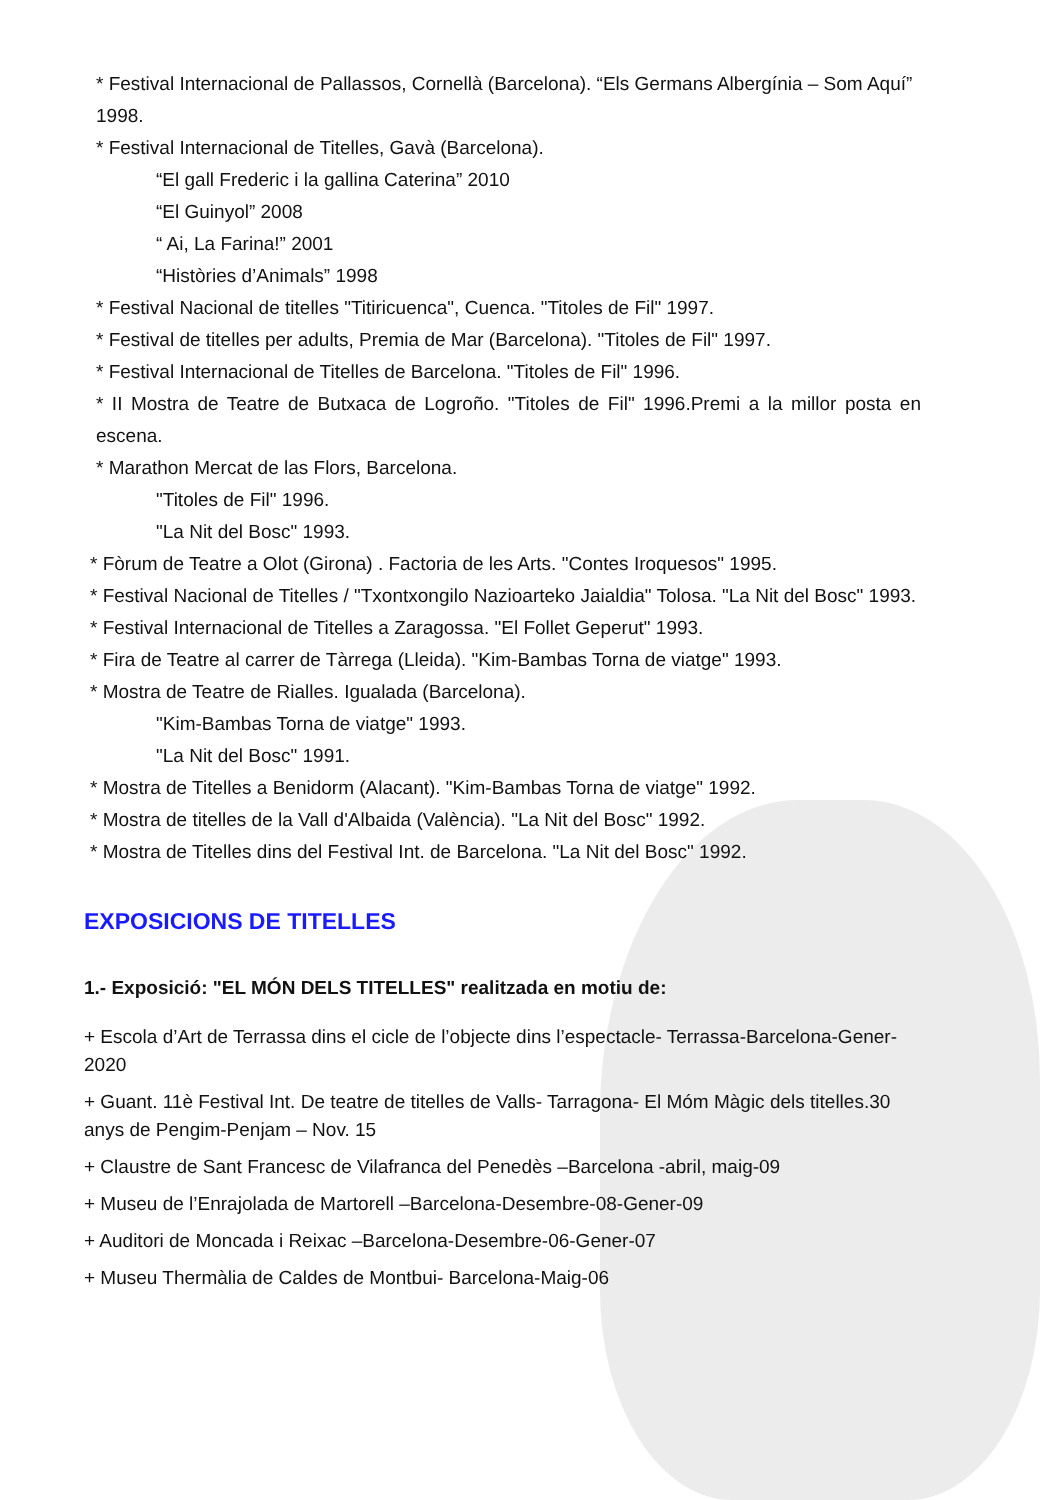* Festival Internacional de Pallassos, Cornellà (Barcelona). “Els Germans Albergínia – Som Aquí” 1998.
* Festival Internacional de Titelles, Gavà (Barcelona).
“El gall Frederic i la gallina Caterina” 2010
“El Guinyol” 2008
“ Ai, La Farina!” 2001
“Històries d’Animals” 1998
* Festival Nacional de titelles "Titiricuenca", Cuenca. "Titoles de Fil" 1997.
* Festival de titelles per adults, Premia de Mar (Barcelona). "Titoles de Fil" 1997.
* Festival Internacional de Titelles de Barcelona. "Titoles de Fil" 1996.
* II Mostra de Teatre de Butxaca de Logroño. "Titoles de Fil" 1996.Premi a la millor posta en escena.
* Marathon Mercat de las Flors, Barcelona.
"Titoles de Fil" 1996.
"La Nit del Bosc" 1993.
* Fòrum de Teatre a Olot (Girona) . Factoria de les Arts. "Contes Iroquesos" 1995.
* Festival Nacional de Titelles / "Txontxongilo Nazioarteko Jaialdia" Tolosa. "La Nit del Bosc" 1993.
* Festival Internacional de Titelles a Zaragossa. "El Follet Geperut" 1993.
* Fira de Teatre al carrer de Tàrrega (Lleida). "Kim-Bambas Torna de viatge" 1993.
* Mostra de Teatre de Rialles. Igualada (Barcelona).
"Kim-Bambas Torna de viatge" 1993.
"La Nit del Bosc" 1991.
* Mostra de Titelles a Benidorm (Alacant). "Kim-Bambas Torna de viatge" 1992.
* Mostra de titelles de la Vall d'Albaida (València). "La Nit del Bosc" 1992.
* Mostra de Titelles dins del Festival Int. de Barcelona. "La Nit del Bosc" 1992.
EXPOSICIONS DE TITELLES
1.- Exposició: "EL MÓN DELS TITELLES" realitzada en motiu de:
+ Escola d’Art de Terrassa dins el cicle de l’objecte dins l’espectacle- Terrassa-Barcelona-Gener-2020
+ Guant. 11è Festival Int. De teatre de titelles de Valls- Tarragona- El Móm Màgic dels titelles.30 anys de Pengim-Penjam – Nov. 15
+ Claustre de Sant Francesc de Vilafranca del Penedès –Barcelona -abril, maig-09
+ Museu de l’Enrajolada de Martorell –Barcelona-Desembre-08-Gener-09
+ Auditori de Moncada i Reixac –Barcelona-Desembre-06-Gener-07
+ Museu Thermàlia de Caldes de Montbui- Barcelona-Maig-06